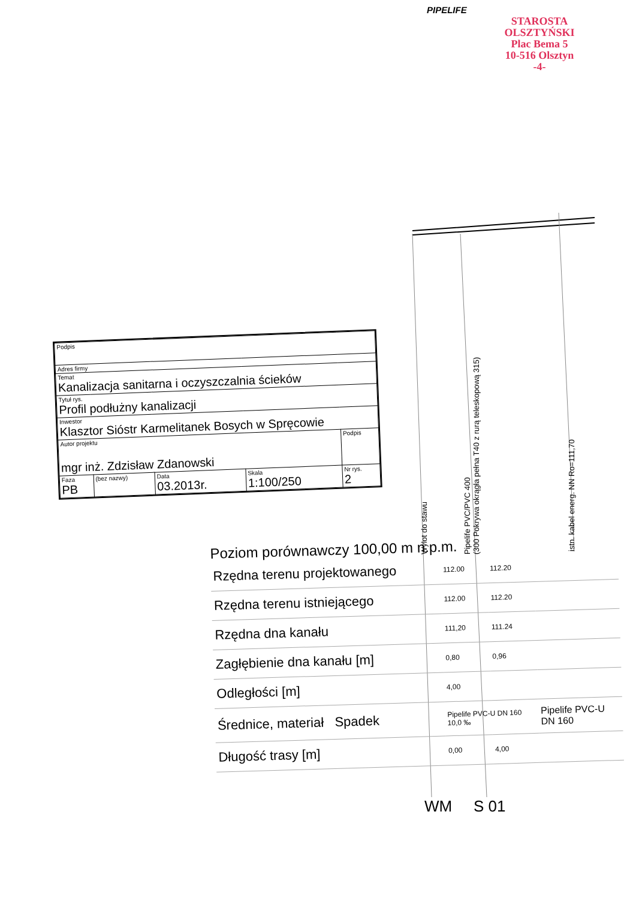PIPELIFE
STAROSTA OLSZTYŃSKI
Plac Bema 5
10-516 Olsztyn
-4-
Wylot do stawu
Pipelife PVC/PVC 400
(300 Pokrywa okrągła pełna T40 z rurą teleskopową 315)
istn. kabel energ. NN Ro=111,70
| Podpis | | | | |
| Adres firmy | | | | |
| Temat Kanalizacja sanitarna i oczyszczalnia ścieków | | | | |
| Tytuł rys. Profil podłużny kanalizacji | | | | |
| Inwestor Klasztor Sióstr Karmelitanek Bosych w Spręcowie | | | | |
| Autor projektu mgr inż. Zdzisław Zdanowski | | | | Podpis |
| Faza PB | (bez nazwy) | Data 03.2013r. | Skala 1:100/250 | Nr rys. 2 |
Poziom porównawczy 100,00 m n.p.m.
| Rzędna terenu projektowanego | 112.00 | 112.20 | |
| Rzędna terenu istniejącego | 112.00 | 112.20 | |
| Rzędna dna kanału | 111,20 | 111.24 | |
| Zagłębienie dna kanału [m] | 0,80 | 0,96 | |
| Odległości [m] | 4,00 | | |
| Średnice, materiał Spadek | Pipelife PVC-U DN 160 10,0 ‰ | | Pipelife PVC-U DN 160 |
| Długość trasy [m] | 0,00 | 4,00 | |
WM S 01